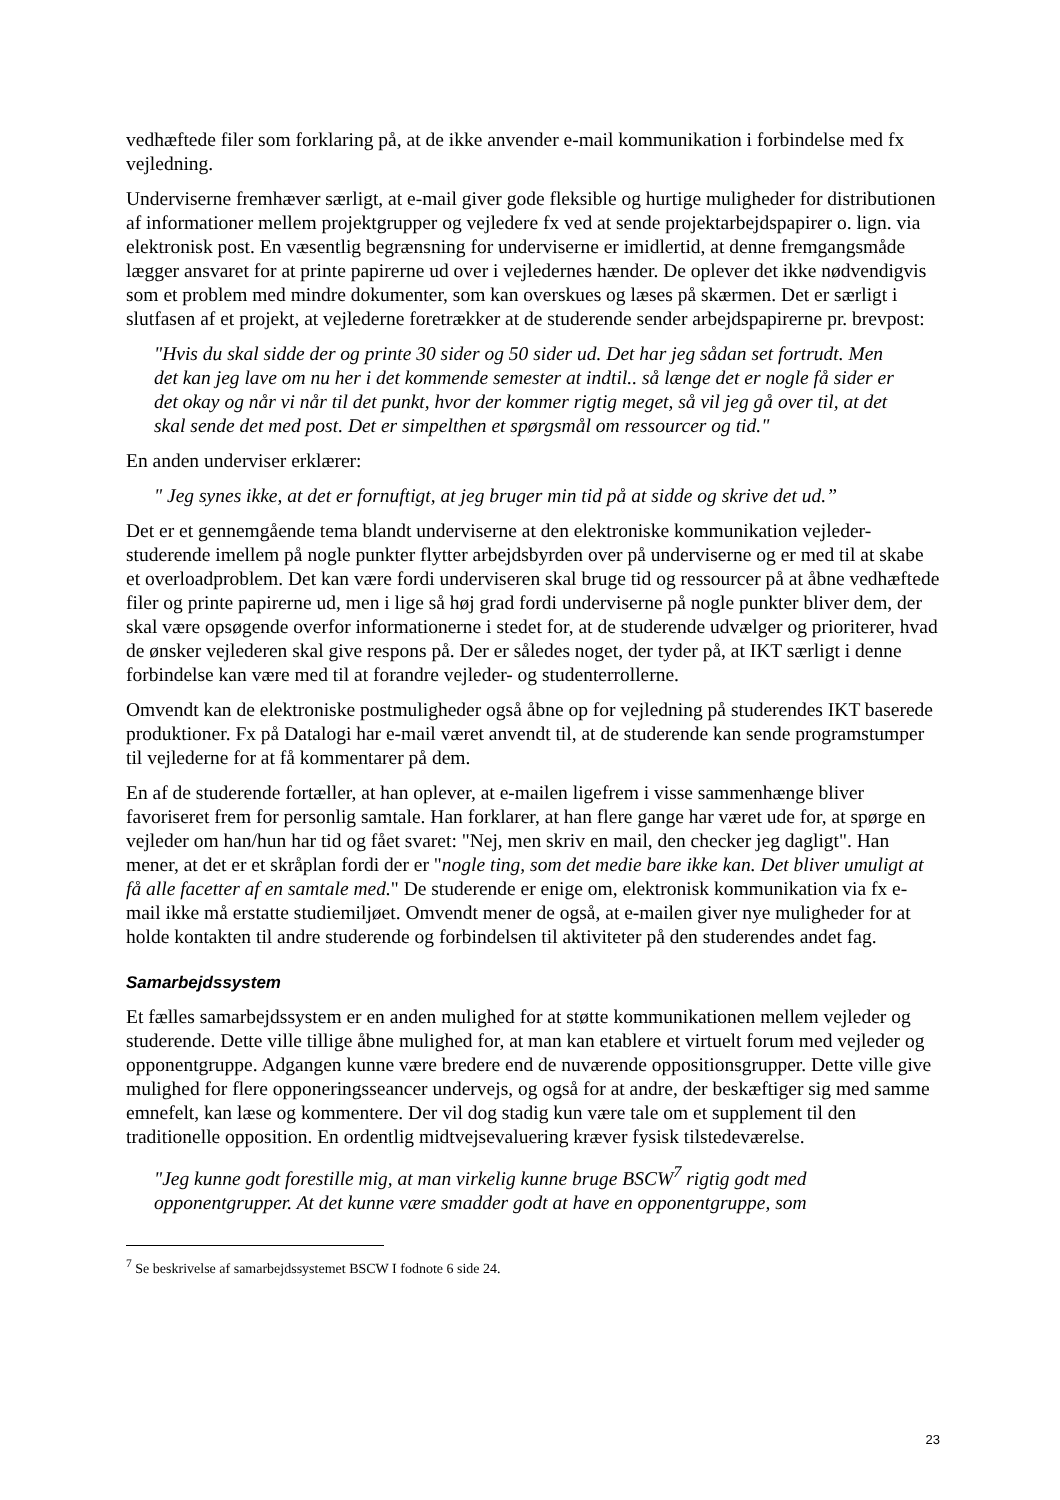vedhæftede filer som forklaring på, at de ikke anvender e-mail kommunikation i forbindelse med fx vejledning.
Underviserne fremhæver særligt, at e-mail giver gode fleksible og hurtige muligheder for distributionen af informationer mellem projektgrupper og vejledere fx ved at sende projektarbejdspapirer o. lign. via elektronisk post. En væsentlig begrænsning for underviserne er imidlertid, at denne fremgangsmåde lægger ansvaret for at printe papirerne ud over i vejledernes hænder. De oplever det ikke nødvendigvis som et problem med mindre dokumenter, som kan overskues og læses på skærmen. Det er særligt i slutfasen af et projekt, at vejlederne foretrækker at de studerende sender arbejdspapirerne pr. brevpost:
"Hvis du skal sidde der og printe 30 sider og 50 sider ud. Det har jeg sådan set fortrudt. Men det kan jeg lave om nu her i det kommende semester at indtil.. så længe det er nogle få sider er det okay og når vi når til det punkt, hvor der kommer rigtig meget, så vil jeg gå over til, at det skal sende det med post. Det er simpelthen et spørgsmål om ressourcer og tid."
En anden underviser erklærer:
" Jeg synes ikke, at det er fornuftigt, at jeg bruger min tid på at sidde og skrive det ud.”
Det er et gennemgående tema blandt underviserne at den elektroniske kommunikation vejleder-studerende imellem på nogle punkter flytter arbejdsbyrden over på underviserne og er med til at skabe et overloadproblem. Det kan være fordi underviseren skal bruge tid og ressourcer på at åbne vedhæftede filer og printe papirerne ud, men i lige så høj grad fordi underviserne på nogle punkter bliver dem, der skal være opsøgende overfor informationerne i stedet for, at de studerende udvælger og prioriterer, hvad de ønsker vejlederen skal give respons på. Der er således noget, der tyder på, at IKT særligt i denne forbindelse kan være med til at forandre vejleder- og studenterrollerne.
Omvendt kan de elektroniske postmuligheder også åbne op for vejledning på studerendes IKT baserede produktioner. Fx på Datalogi har e-mail været anvendt til, at de studerende kan sende programstumper til vejlederne for at få kommentarer på dem.
En af de studerende fortæller, at han oplever, at e-mailen ligefrem i visse sammenhænge bliver favoriseret frem for personlig samtale. Han forklarer, at han flere gange har været ude for, at spørge en vejleder om han/hun har tid og fået svaret: "Nej, men skriv en mail, den checker jeg dagligt". Han mener, at det er et skråplan fordi der er "nogle ting, som det medie bare ikke kan. Det bliver umuligt at få alle facetter af en samtale med." De studerende er enige om, elektronisk kommunikation via fx e-mail ikke må erstatte studiemiljøet. Omvendt mener de også, at e-mailen giver nye muligheder for at holde kontakten til andre studerende og forbindelsen til aktiviteter på den studerendes andet fag.
Samarbejdssystem
Et fælles samarbejdssystem er en anden mulighed for at støtte kommunikationen mellem vejleder og studerende. Dette ville tillige åbne mulighed for, at man kan etablere et virtuelt forum med vejleder og opponentgruppe. Adgangen kunne være bredere end de nuværende oppositionsgrupper. Dette ville give mulighed for flere opponeringsseancer undervejs, og også for at andre, der beskæftiger sig med samme emnefelt, kan læse og kommentere. Der vil dog stadig kun være tale om et supplement til den traditionelle opposition. En ordentlig midtvejsevaluering kræver fysisk tilstedeværelse.
"Jeg kunne godt forestille mig, at man virkelig kunne bruge BSCW<sup>7</sup> rigtig godt med opponentgrupper. At det kunne være smadder godt at have en opponentgruppe, som
<sup>7</sup> Se beskrivelse af samarbejdssystemet BSCW I fodnote 6 side 24.
23